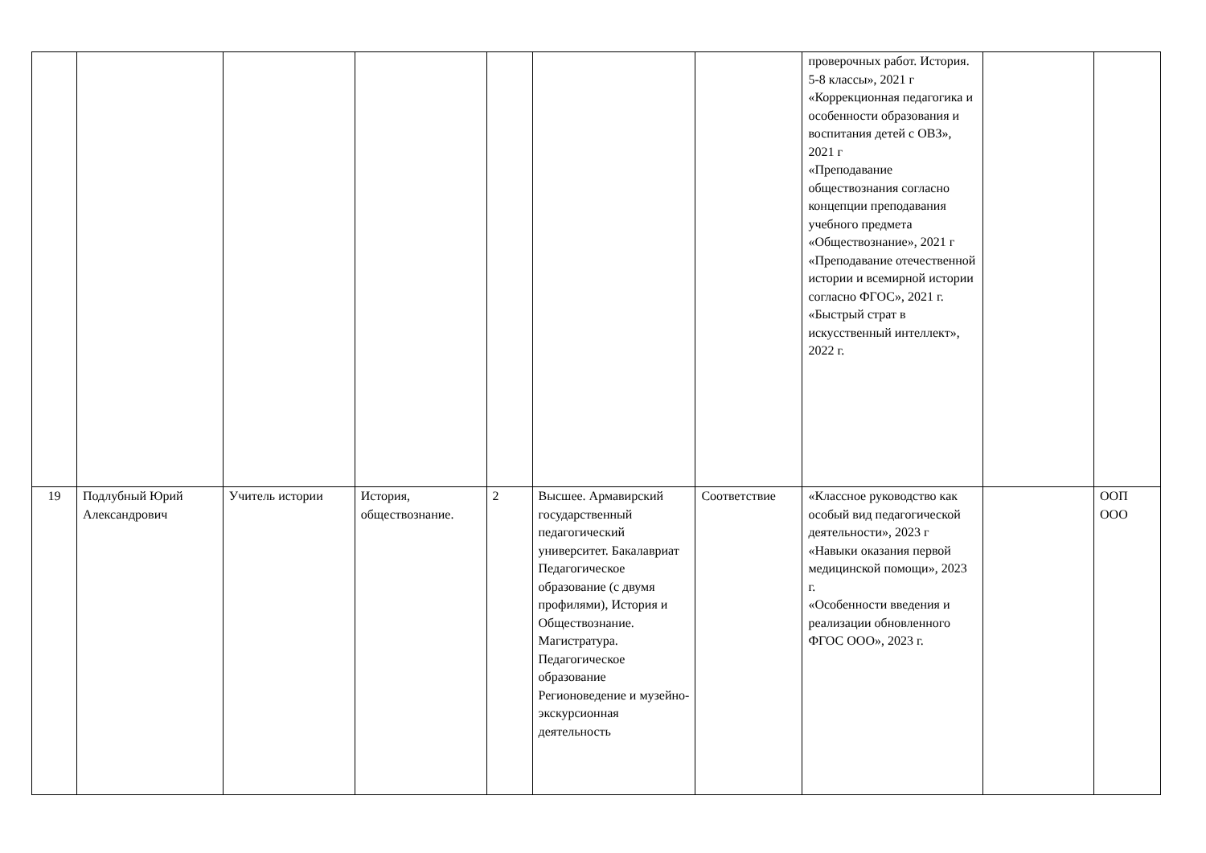| | | | | | | | проверочных работ. История. 5-8 классы», 2021 г «Коррекционная педагогика и особенности образования и воспитания детей с ОВЗ», 2021 г «Преподавание обществознания согласно концепции преподавания учебного предмета «Обществознание», 2021 г «Преподавание отечественной истории и всемирной истории согласно ФГОС», 2021 г. «Быстрый страт в искусственный интеллект», 2022 г. | | |
| 19 | Подлубный Юрий Александрович | Учитель истории | История, обществознание. | 2 | Высшее. Армавирский государственный педагогический университет. Бакалавриат Педагогическое образование (с двумя профилями), История и Обществознание. Магистратура. Педагогическое образование Регионоведение и музейно-экскурсионная деятельность | Соответствие | «Классное руководство как особый вид педагогической деятельности», 2023 г «Навыки оказания первой медицинской помощи», 2023 г. «Особенности введения и реализации обновленного ФГОС ООО», 2023 г. | | ООП ООО |